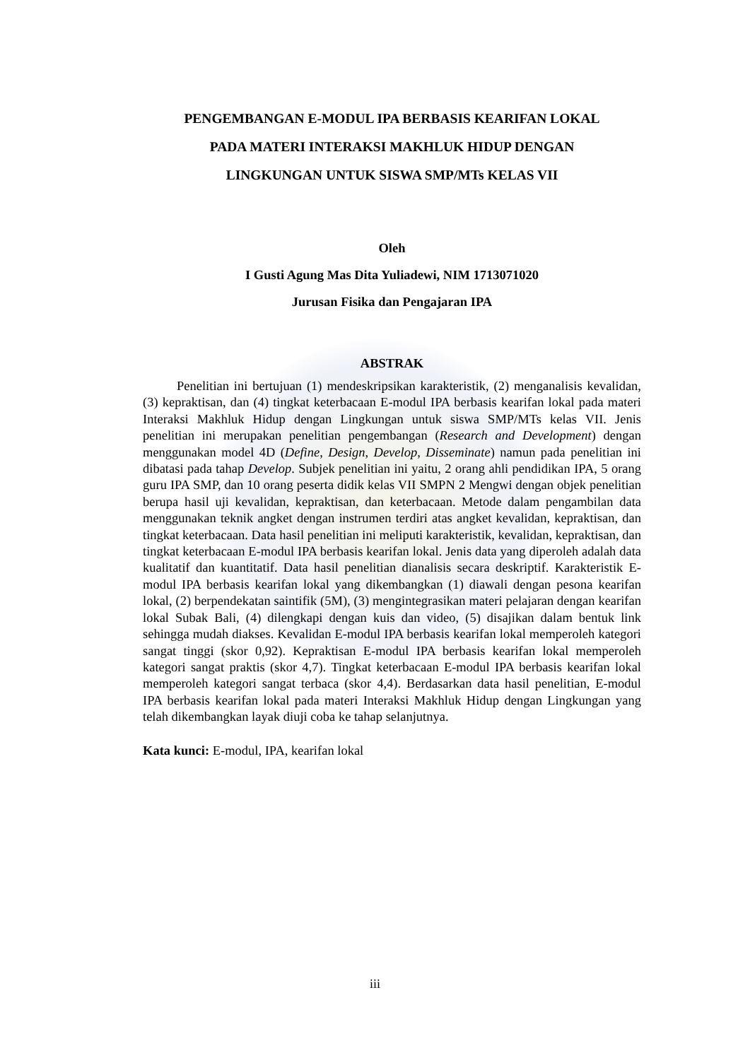PENGEMBANGAN E-MODUL IPA BERBASIS KEARIFAN LOKAL
PADA MATERI INTERAKSI MAKHLUK HIDUP DENGAN
LINGKUNGAN UNTUK SISWA SMP/MTs KELAS VII
Oleh
I Gusti Agung Mas Dita Yuliadewi, NIM 1713071020
Jurusan Fisika dan Pengajaran IPA
ABSTRAK
Penelitian ini bertujuan (1) mendeskripsikan karakteristik, (2) menganalisis kevalidan, (3) kepraktisan, dan (4) tingkat keterbacaan E-modul IPA berbasis kearifan lokal pada materi Interaksi Makhluk Hidup dengan Lingkungan untuk siswa SMP/MTs kelas VII. Jenis penelitian ini merupakan penelitian pengembangan (Research and Development) dengan menggunakan model 4D (Define, Design, Develop, Disseminate) namun pada penelitian ini dibatasi pada tahap Develop. Subjek penelitian ini yaitu, 2 orang ahli pendidikan IPA, 5 orang guru IPA SMP, dan 10 orang peserta didik kelas VII SMPN 2 Mengwi dengan objek penelitian berupa hasil uji kevalidan, kepraktisan, dan keterbacaan. Metode dalam pengambilan data menggunakan teknik angket dengan instrumen terdiri atas angket kevalidan, kepraktisan, dan tingkat keterbacaan. Data hasil penelitian ini meliputi karakteristik, kevalidan, kepraktisan, dan tingkat keterbacaan E-modul IPA berbasis kearifan lokal. Jenis data yang diperoleh adalah data kualitatif dan kuantitatif. Data hasil penelitian dianalisis secara deskriptif. Karakteristik E-modul IPA berbasis kearifan lokal yang dikembangkan (1) diawali dengan pesona kearifan lokal, (2) berpendekatan saintifik (5M), (3) mengintegrasikan materi pelajaran dengan kearifan lokal Subak Bali, (4) dilengkapi dengan kuis dan video, (5) disajikan dalam bentuk link sehingga mudah diakses. Kevalidan E-modul IPA berbasis kearifan lokal memperoleh kategori sangat tinggi (skor 0,92). Kepraktisan E-modul IPA berbasis kearifan lokal memperoleh kategori sangat praktis (skor 4,7). Tingkat keterbacaan E-modul IPA berbasis kearifan lokal memperoleh kategori sangat terbaca (skor 4,4). Berdasarkan data hasil penelitian, E-modul IPA berbasis kearifan lokal pada materi Interaksi Makhluk Hidup dengan Lingkungan yang telah dikembangkan layak diuji coba ke tahap selanjutnya.
Kata kunci: E-modul, IPA, kearifan lokal
iii